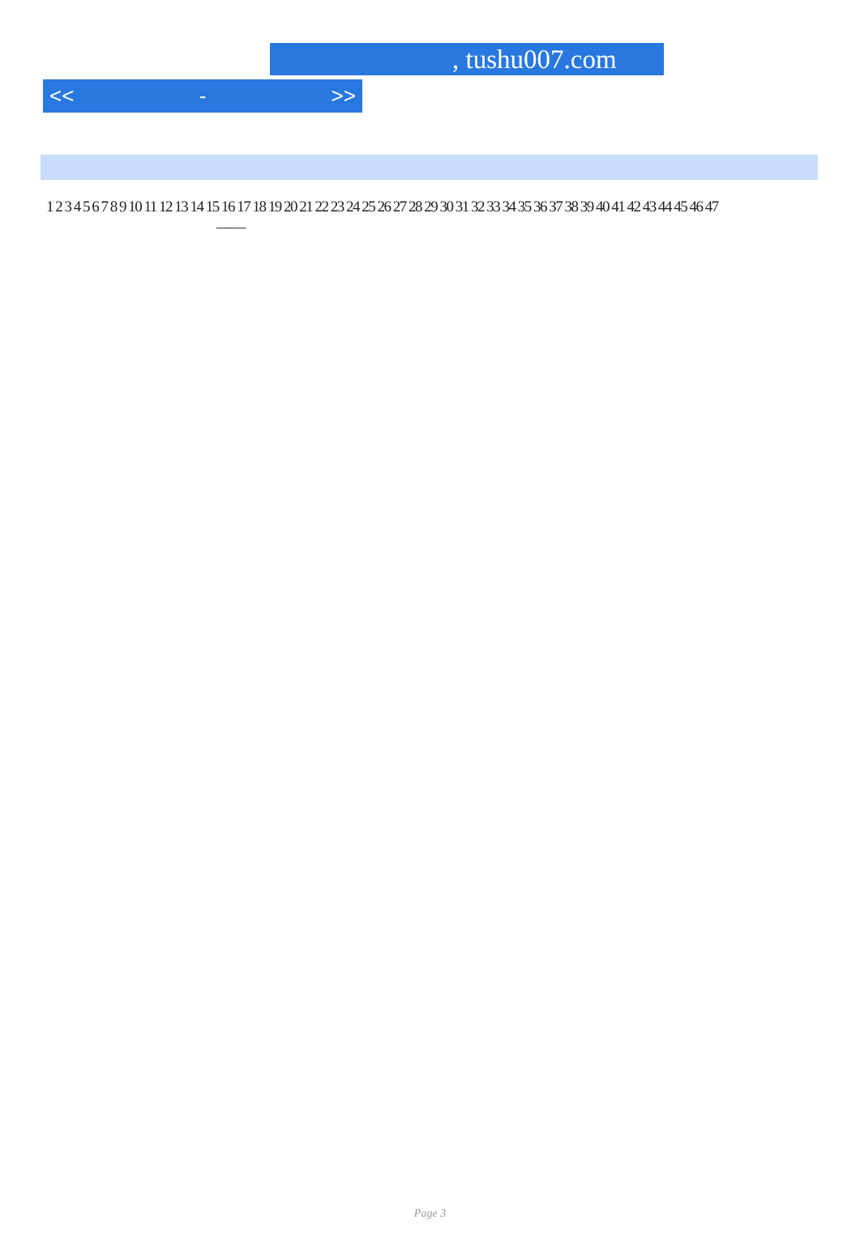, tushu007.com
<< - >>
1 2 3 4 5 6 7 8 9 10 11 12 13 14 15 16 17 18 19 20 21 22 23 24 25 26 27 28 29 30 31 32 33 34 35 36 37 38 39 40 41 42 43 44 45 46 47 ——
Page 3